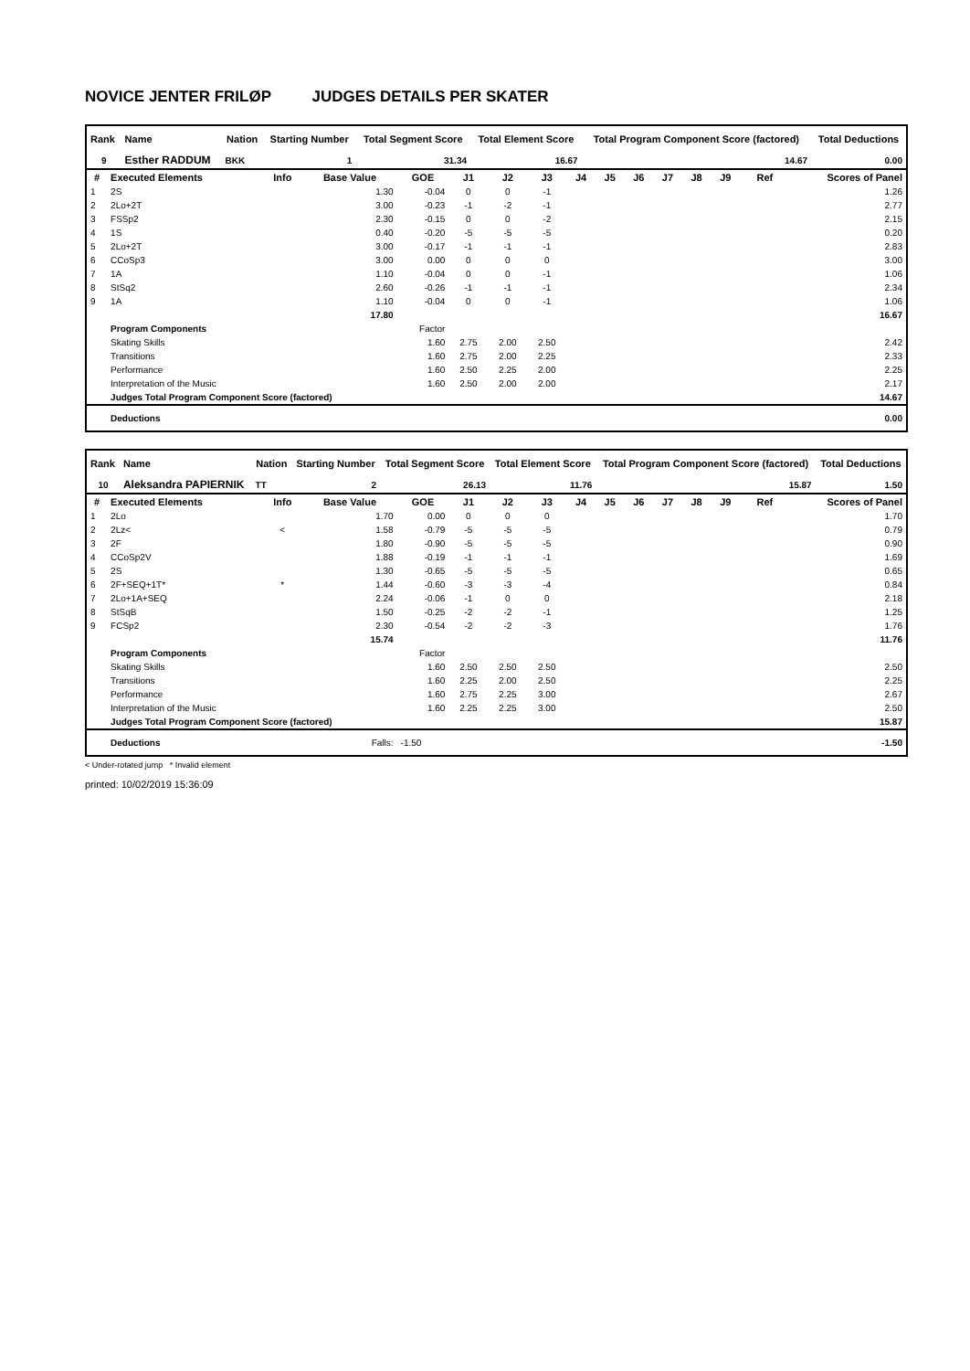NOVICE JENTER FRILØP JUDGES DETAILS PER SKATER
| Rank | Name | Nation | Starting Number | Total Segment Score | Total Element Score | Total Program Component Score (factored) | Total Deductions |
| --- | --- | --- | --- | --- | --- | --- | --- |
| 9 | Esther RADDUM | BKK | 1 | 31.34 | 16.67 | 14.67 | 0.00 |
| # | Executed Elements | Info | Base Value | GOE | J1 | J2 | J3 | J4 | J5 | J6 | J7 | J8 | J9 | Ref | Scores of Panel |
| --- | --- | --- | --- | --- | --- | --- | --- | --- | --- | --- | --- | --- | --- | --- | --- |
| 1 | 2S | | 1.30 | -0.04 | 0 | 0 | -1 | | | | | | | | 1.26 |
| 2 | 2Lo+2T | | 3.00 | -0.23 | -1 | -2 | -1 | | | | | | | | 2.77 |
| 3 | FSSp2 | | 2.30 | -0.15 | 0 | 0 | -2 | | | | | | | | 2.15 |
| 4 | 1S | | 0.40 | -0.20 | -5 | -5 | -5 | | | | | | | | 0.20 |
| 5 | 2Lo+2T | | 3.00 | -0.17 | -1 | -1 | -1 | | | | | | | | 2.83 |
| 6 | CCoSp3 | | 3.00 | 0.00 | 0 | 0 | 0 | | | | | | | | 3.00 |
| 7 | 1A | | 1.10 | -0.04 | 0 | 0 | -1 | | | | | | | | 1.06 |
| 8 | StSq2 | | 2.60 | -0.26 | -1 | -1 | -1 | | | | | | | | 2.34 |
| 9 | 1A | | 1.10 | -0.04 | 0 | 0 | -1 | | | | | | | | 1.06 |
| | | | 17.80 | | | | | | | | | | | | 16.67 |
| | Program Components | | | Factor | | | | | | | | | | | |
| | Skating Skills | | | 1.60 | 2.75 | 2.00 | 2.50 | | | | | | | | 2.42 |
| | Transitions | | | 1.60 | 2.75 | 2.00 | 2.25 | | | | | | | | 2.33 |
| | Performance | | | 1.60 | 2.50 | 2.25 | 2.00 | | | | | | | | 2.25 |
| | Interpretation of the Music | | | 1.60 | 2.50 | 2.00 | 2.00 | | | | | | | | 2.17 |
| | Judges Total Program Component Score (factored) | | | | | | | | | | | | | | 14.67 |
| | Deductions | | | | | | | | | | | | | | 0.00 |
| Rank | Name | Nation | Starting Number | Total Segment Score | Total Element Score | Total Program Component Score (factored) | Total Deductions |
| --- | --- | --- | --- | --- | --- | --- | --- |
| 10 | Aleksandra PAPIERNIK | TT | 2 | 26.13 | 11.76 | 15.87 | 1.50 |
| # | Executed Elements | Info | Base Value | GOE | J1 | J2 | J3 | J4 | J5 | J6 | J7 | J8 | J9 | Ref | Scores of Panel |
| --- | --- | --- | --- | --- | --- | --- | --- | --- | --- | --- | --- | --- | --- | --- | --- |
| 1 | 2Lo | | 1.70 | 0.00 | 0 | 0 | 0 | | | | | | | | 1.70 |
| 2 | 2Lz< | < | 1.58 | -0.79 | -5 | -5 | -5 | | | | | | | | 0.79 |
| 3 | 2F | | 1.80 | -0.90 | -5 | -5 | -5 | | | | | | | | 0.90 |
| 4 | CCoSp2V | | 1.88 | -0.19 | -1 | -1 | -1 | | | | | | | | 1.69 |
| 5 | 2S | | 1.30 | -0.65 | -5 | -5 | -5 | | | | | | | | 0.65 |
| 6 | 2F+SEQ+1T* | * | 1.44 | -0.60 | -3 | -3 | -4 | | | | | | | | 0.84 |
| 7 | 2Lo+1A+SEQ | | 2.24 | -0.06 | -1 | 0 | 0 | | | | | | | | 2.18 |
| 8 | StSqB | | 1.50 | -0.25 | -2 | -2 | -1 | | | | | | | | 1.25 |
| 9 | FCSp2 | | 2.30 | -0.54 | -2 | -2 | -3 | | | | | | | | 1.76 |
| | | | 15.74 | | | | | | | | | | | | 11.76 |
| | Program Components | | | Factor | | | | | | | | | | | |
| | Skating Skills | | | 1.60 | 2.50 | 2.50 | 2.50 | | | | | | | | 2.50 |
| | Transitions | | | 1.60 | 2.25 | 2.00 | 2.50 | | | | | | | | 2.25 |
| | Performance | | | 1.60 | 2.75 | 2.25 | 3.00 | | | | | | | | 2.67 |
| | Interpretation of the Music | | | 1.60 | 2.25 | 2.25 | 3.00 | | | | | | | | 2.50 |
| | Judges Total Program Component Score (factored) | | | | | | | | | | | | | | 15.87 |
| | Deductions | | Falls: | -1.50 | | | | | | | | | | | -1.50 |
< Under-rotated jump * Invalid element
printed: 10/02/2019 15:36:09